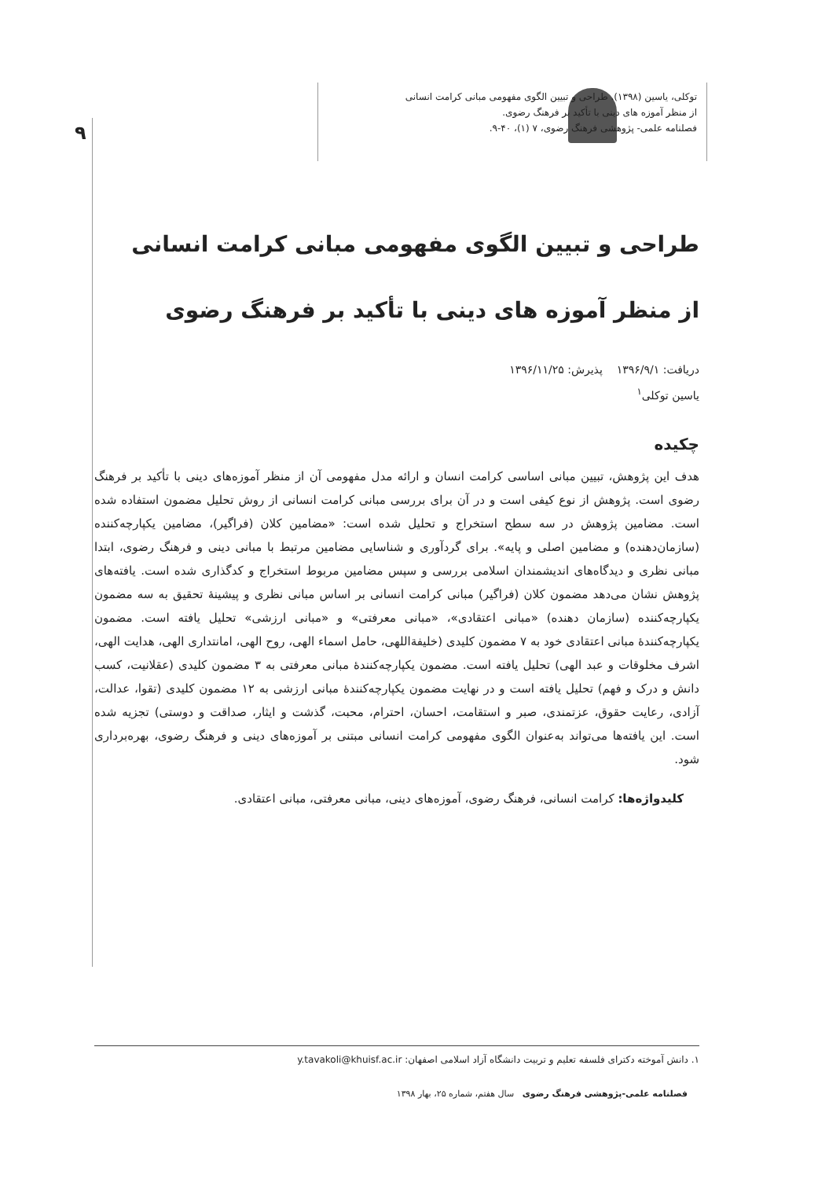۹
توکلی، یاسین (۱۳۹۸). طراحی و تبیین الگوی مفهومی مبانی کرامت انسانی
از منظر آموزه های دینی با تأکید بر فرهنگ رضوی.
فصلنامه علمی- پژوهشی فرهنگ رضوی، ۷ (۱)، ۴۰-۹.
طراحی و تبیین الگوی مفهومی مبانی کرامت انسانی
از منظر آموزه های دینی با تأکید بر فرهنگ رضوی
دریافت: ۱۳۹۶/۹/۱ پذیرش: ۱۳۹۶/۱۱/۲۵
یاسین توکلی<sup>۱</sup>
چکیده
هدف این پژوهش، تبیین مبانی اساسی کرامت انسان و ارائه مدل مفهومی آن از منظر آموزه‌های دینی با تأکید بر فرهنگ رضوی است. پژوهش از نوع کیفی است و در آن برای بررسی مبانی کرامت انسانی از روش تحلیل مضمون استفاده شده است. مضامین پژوهش در سه سطح استخراج و تحلیل شده است: «مضامین کلان (فراگیر)، مضامین یکپارچه‌کننده (سازمان‌دهنده) و مضامین اصلی و پایه». برای گردآوری و شناسایی مضامین مرتبط با مبانی دینی و فرهنگ رضوی، ابتدا مبانی نظری و دیدگاه‌های اندیشمندان اسلامی بررسی و سپس مضامین مربوط استخراج و کدگذاری شده است. یافته‌های پژوهش نشان می‌دهد مضمون کلان (فراگیر) مبانی کرامت انسانی بر اساس مبانی نظری و پیشینهٔ تحقیق به سه مضمون یکپارچه‌کننده (سازمان دهنده) «مبانی اعتقادی»، «مبانی معرفتی» و «مبانی ارزشی» تحلیل یافته است. مضمون یکپارچه‌کنندهٔ مبانی اعتقادی خود به ۷ مضمون کلیدی (خلیفةاللهی، حامل اسماء الهی، روح الهی، امانتداری الهی، هدایت الهی، اشرف مخلوقات و عبد الهی) تحلیل یافته است. مضمون یکپارچه‌کنندهٔ مبانی معرفتی به ۳ مضمون کلیدی (عقلانیت، کسب دانش و درک و فهم) تحلیل یافته است و در نهایت مضمون یکپارچه‌کنندهٔ مبانی ارزشی به ۱۲ مضمون کلیدی (تقوا، عدالت، آزادی، رعایت حقوق، عزتمندی، صبر و استقامت، احسان، احترام، محبت، گذشت و ایثار، صداقت و دوستی) تجزیه شده است. این یافته‌ها می‌تواند به‌عنوان الگوی مفهومی کرامت انسانی مبتنی بر آموزه‌های دینی و فرهنگ رضوی، بهره‌برداری شود.
کلیدواژه‌ها: کرامت انسانی، فرهنگ رضوی، آموزه‌های دینی، مبانی معرفتی، مبانی اعتقادی.
۱. دانش آموخته دکترای فلسفه تعلیم و تربیت دانشگاه آزاد اسلامی اصفهان: y.tavakoli@khuisf.ac.ir
فصلنامه علمی-پژوهشی فرهنگ رضوی سال هفتم، شماره ۲۵، بهار ۱۳۹۸